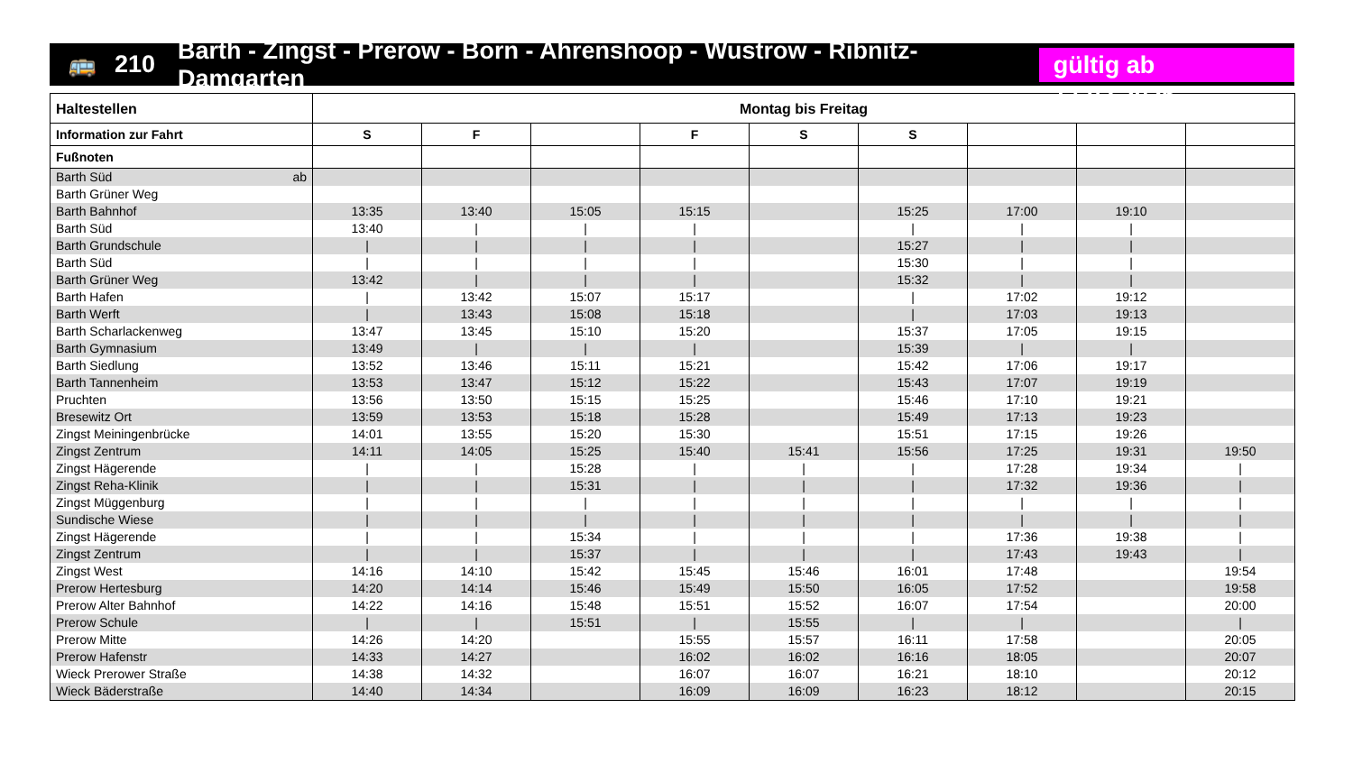🚌 210 Barth - Zingst - Prerow - Born - Ahrenshoop - Wustrow - Ribnitz-Damgarten gültig ab 17.02.2025
| Haltestellen | Montag bis Freitag | | | | | | | | |
| --- | --- | --- | --- | --- | --- | --- | --- | --- | --- |
| Information zur Fahrt | S | F | | F | S | S | | | |
| Fußnoten | | | | | | | | | |
| Barth Süd ab | | | | | | | | | |
| Barth Grüner Weg | | | | | | | | | |
| Barth Bahnhof | 13:35 | 13:40 | 15:05 | 15:15 | | 15:25 | 17:00 | 19:10 | |
| Barth Süd | 13:40 | / | / | / | | / | / | / | |
| Barth Grundschule | / | / | / | / | | 15:27 | / | / | |
| Barth Süd | / | / | / | / | | 15:30 | / | / | |
| Barth Grüner Weg | 13:42 | / | / | / | | 15:32 | / | / | |
| Barth Hafen | / | 13:42 | 15:07 | 15:17 | | / | 17:02 | 19:12 | |
| Barth Werft | / | 13:43 | 15:08 | 15:18 | | / | 17:03 | 19:13 | |
| Barth Scharlackenweg | 13:47 | 13:45 | 15:10 | 15:20 | | 15:37 | 17:05 | 19:15 | |
| Barth Gymnasium | 13:49 | / | / | / | | 15:39 | / | / | |
| Barth Siedlung | 13:52 | 13:46 | 15:11 | 15:21 | | 15:42 | 17:06 | 19:17 | |
| Barth Tannenheim | 13:53 | 13:47 | 15:12 | 15:22 | | 15:43 | 17:07 | 19:19 | |
| Pruchten | 13:56 | 13:50 | 15:15 | 15:25 | | 15:46 | 17:10 | 19:21 | |
| Bresewitz Ort | 13:59 | 13:53 | 15:18 | 15:28 | | 15:49 | 17:13 | 19:23 | |
| Zingst Meiningenbrücke | 14:01 | 13:55 | 15:20 | 15:30 | | 15:51 | 17:15 | 19:26 | |
| Zingst Zentrum | 14:11 | 14:05 | 15:25 | 15:40 | 15:41 | 15:56 | 17:25 | 19:31 | 19:50 |
| Zingst Hägerende | / | / | 15:28 | / | / | / | 17:28 | 19:34 | / |
| Zingst Reha-Klinik | / | / | 15:31 | / | / | / | 17:32 | 19:36 | / |
| Zingst Müggenburg | / | / | / | / | / | / | / | / | / |
| Sundische Wiese | / | / | / | / | / | / | / | / | / |
| Zingst Hägerende | / | / | 15:34 | / | / | / | 17:36 | 19:38 | / |
| Zingst Zentrum | / | / | 15:37 | / | / | / | 17:43 | 19:43 | / |
| Zingst West | 14:16 | 14:10 | 15:42 | 15:45 | 15:46 | 16:01 | 17:48 | | 19:54 |
| Prerow Hertesburg | 14:20 | 14:14 | 15:46 | 15:49 | 15:50 | 16:05 | 17:52 | | 19:58 |
| Prerow Alter Bahnhof | 14:22 | 14:16 | 15:48 | 15:51 | 15:52 | 16:07 | 17:54 | | 20:00 |
| Prerow Schule | / | / | 15:51 | / | 15:55 | / | / | | / |
| Prerow Mitte | 14:26 | 14:20 | | 15:55 | 15:57 | 16:11 | 17:58 | | 20:05 |
| Prerow Hafenstr | 14:33 | 14:27 | | 16:02 | 16:02 | 16:16 | 18:05 | | 20:07 |
| Wieck Prerower Straße | 14:38 | 14:32 | | 16:07 | 16:07 | 16:21 | 18:10 | | 20:12 |
| Wieck Bäderstraße | 14:40 | 14:34 | | 16:09 | 16:09 | 16:23 | 18:12 | | 20:15 |